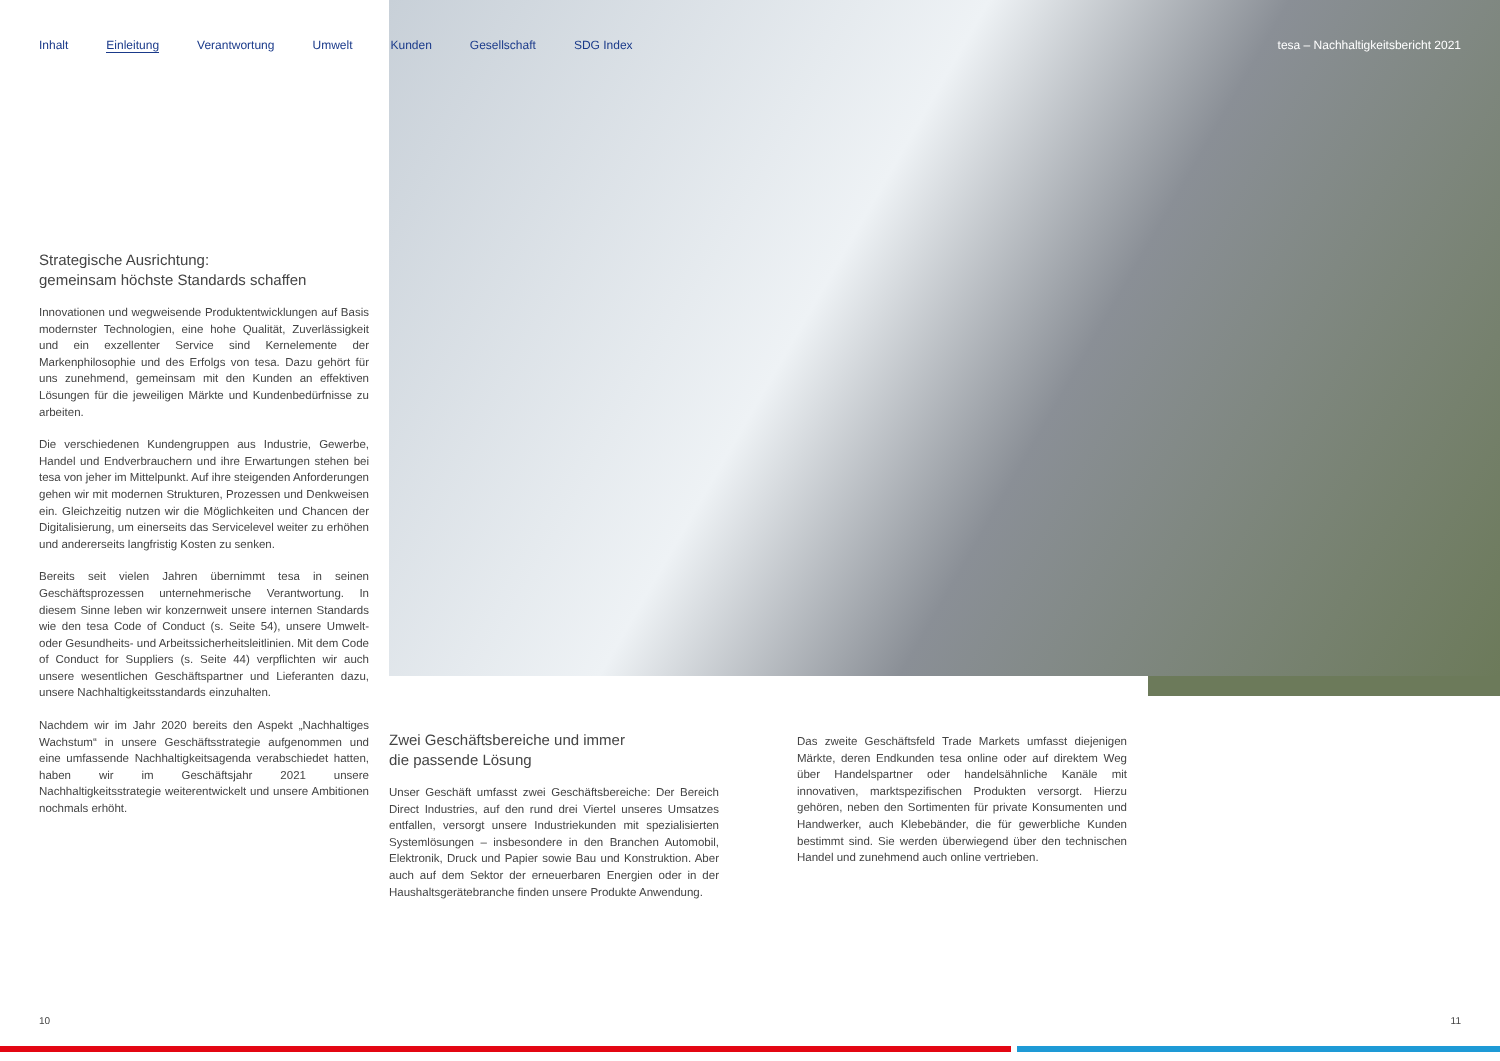Inhalt Einleitung Verantwortung Umwelt Kunden Gesellschaft SDG Index tesa – Nachhaltigkeitsbericht 2021
Strategische Ausrichtung:
gemeinsam höchste Standards schaffen
Innovationen und wegweisende Produktentwicklungen auf Basis modernster Technologien, eine hohe Qualität, Zuverlässigkeit und ein exzellenter Service sind Kernelemente der Markenphilosophie und des Erfolgs von tesa. Dazu gehört für uns zunehmend, gemeinsam mit den Kunden an effektiven Lösungen für die jeweiligen Märkte und Kundenbedürfnisse zu arbeiten.
Die verschiedenen Kundengruppen aus Industrie, Gewerbe, Handel und Endverbrauchern und ihre Erwartungen stehen bei tesa von jeher im Mittelpunkt. Auf ihre steigenden Anforderungen gehen wir mit modernen Strukturen, Prozessen und Denkweisen ein. Gleichzeitig nutzen wir die Möglichkeiten und Chancen der Digitalisierung, um einerseits das Servicelevel weiter zu erhöhen und andererseits langfristig Kosten zu senken.
Bereits seit vielen Jahren übernimmt tesa in seinen Geschäftsprozessen unternehmerische Verantwortung. In diesem Sinne leben wir konzernweit unsere internen Standards wie den tesa Code of Conduct (s. Seite 54), unsere Umwelt- oder Gesundheits- und Arbeitssicherheitsleitlinien. Mit dem Code of Conduct for Suppliers (s. Seite 44) verpflichten wir auch unsere wesentlichen Geschäftspartner und Lieferanten dazu, unsere Nachhaltigkeitsstandards einzuhalten.
Nachdem wir im Jahr 2020 bereits den Aspekt „Nachhaltiges Wachstum“ in unsere Geschäftsstrategie aufgenommen und eine umfassende Nachhaltigkeitsagenda verabschiedet hatten, haben wir im Geschäftsjahr 2021 unsere Nachhaltigkeitsstrategie weiterentwickelt und unsere Ambitionen nochmals erhöht.
Zwei Geschäftsbereiche und immer
die passende Lösung
Unser Geschäft umfasst zwei Geschäftsbereiche: Der Bereich Direct Industries, auf den rund drei Viertel unseres Umsatzes entfallen, versorgt unsere Industriekunden mit spezialisierten Systemlösungen – insbesondere in den Branchen Automobil, Elektronik, Druck und Papier sowie Bau und Konstruktion. Aber auch auf dem Sektor der erneuerbaren Energien oder in der Haushaltsgerätebranche finden unsere Produkte Anwendung.
Das zweite Geschäftsfeld Trade Markets umfasst diejenigen Märkte, deren Endkunden tesa online oder auf direktem Weg über Handelspartner oder handelsähnliche Kanäle mit innovativen, marktspezifischen Produkten versorgt. Hierzu gehören, neben den Sortimenten für private Konsumenten und Handwerker, auch Klebebänder, die für gewerbliche Kunden bestimmt sind. Sie werden überwiegend über den technischen Handel und zunehmend auch online vertrieben.
10 11